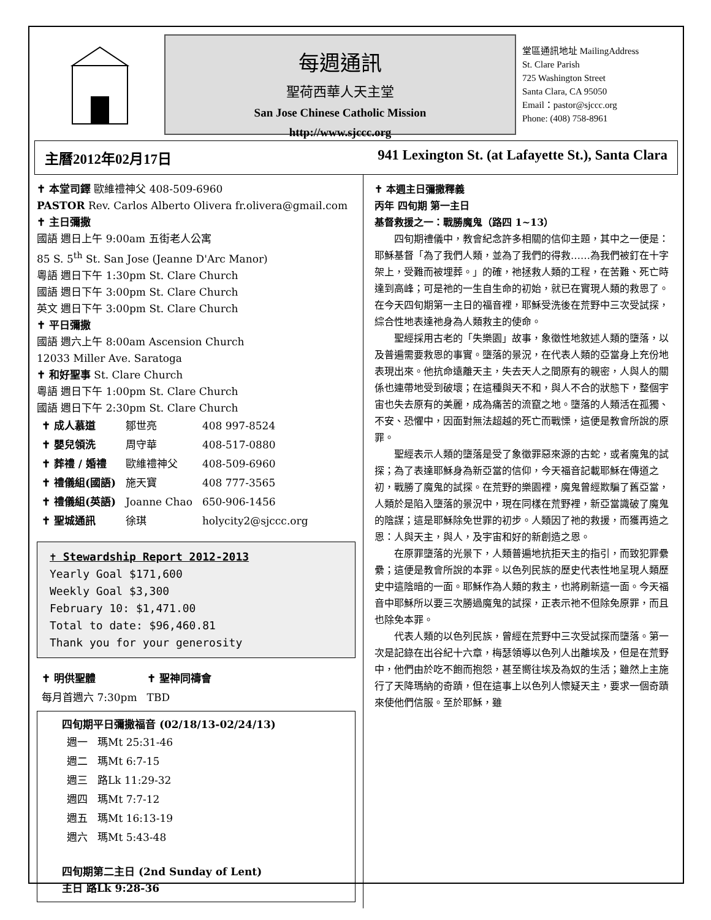每週通訊
聖荷西華人天主堂
San Jose Chinese Catholic Mission
http://www.sjccc.org
堂區通訊地址 MailingAddress
St. Clare Parish
725 Washington Street
Santa Clara, CA 95050
Email：pastor@sjccc.org
Phone: (408) 758-8961
主曆2012年02月17日 941 Lexington St. (at Lafayette St.), Santa Clara
✝ 本堂司鐸 歐維禮神父 408-509-6960
PASTOR Rev. Carlos Alberto Olivera fr.olivera@gmail.com
✝ 主日彌撒
國語 週日上午 9:00am 五街老人公寓
85 S. 5<sup>th</sup> St. San Jose (Jeanne D'Arc Manor)
粵語 週日下午 1:30pm St. Clare Church
國語 週日下午 3:00pm St. Clare Church
英文 週日下午 3:00pm St. Clare Church
✝ 平日彌撒
國語 週六上午 8:00am Ascension Church
12033 Miller Ave. Saratoga
✝ 和好聖事 St. Clare Church
粵語 週日下午 1:00pm St. Clare Church
國語 週日下午 2:30pm St. Clare Church
| ✝ 成人慕道 | 鄒世亮 | 408 997-8524 |
| ✝ 嬰兒領洗 | 周守華 | 408-517-0880 |
| ✝ 葬禮 / 婚禮 | 歐維禮神父 | 408-509-6960 |
| ✝ 禮儀組(國語) | 施天寶 | 408 777-3565 |
| ✝ 禮儀組(英語) | Joanne Chao | 650-906-1456 |
| ✝ 聖城通訊 | 徐琪 | holycity2@sjccc.org |
✝ Stewardship Report 2012-2013
Yearly Goal $171,600
Weekly Goal $3,300
February 10: $1,471.00
Total to date: $96,460.81
Thank you for your generosity
| ✝ 明供聖體 | ✝ 聖神同禱會 |
| 每月首週六 7:30pm | TBD |
四旬期平日彌撒福音 (02/18/13-02/24/13)
| 週一 | 瑪Mt 25:31-46 |
| 週二 | 瑪Mt 6:7-15 |
| 週三 | 路Lk 11:29-32 |
| 週四 | 瑪Mt 7:7-12 |
| 週五 | 瑪Mt 16:13-19 |
| 週六 | 瑪Mt 5:43-48 |
四旬期第二主日 (2nd Sunday of Lent)
主日 路Lk 9:28-36
✝ 本週主日彌撒釋義
丙年 四旬期 第一主日
基督救援之一：戰勝魔鬼（路四 1~13）
四旬期禮儀中，教會紀念許多相關的信仰主題，其中之一便是：耶穌基督「為了我們人類，並為了我們的得救……為我們被釘在十字架上，受難而被埋葬。」的確，祂拯救人類的工程，在苦難、死亡時達到高峰；可是祂的一生自生命的初始，就已在實現人類的救恩了。在今天四旬期第一主日的福音裡，耶穌受洗後在荒野中三次受試探，綜合性地表達祂身為人類救主的使命。
聖經採用古老的「失樂園」故事，象徵性地敘述人類的墮落，以及普遍需要救恩的事實。墮落的景況，在代表人類的亞當身上充份地表現出來。他抗命遠離天主，失去天人之間原有的親密，人與人的關係也連帶地受到破壞；在這種與天不和，與人不合的狀態下，整個宇宙也失去原有的美麗，成為痛苦的流竄之地。墮落的人類活在孤獨、不安、恐懼中，因面對無法超越的死亡而戰慄，這便是教會所說的原罪。
聖經表示人類的墮落是受了象徵罪惡來源的古蛇，或者魔鬼的試探；為了表達耶穌身為新亞當的信仰，今天福音記載耶穌在傳道之初，戰勝了魔鬼的試探。在荒野的樂園裡，魔鬼曾經欺騙了舊亞當，人類於是陷入墮落的景況中，現在同樣在荒野裡，新亞當識破了魔鬼的陰謀；這是耶穌除免世罪的初步。人類因了祂的救援，而獲再造之恩：人與天主，與人，及宇宙和好的新創造之恩。
在原罪墮落的光景下，人類普遍地抗拒天主的指引，而致犯罪纍纍；這便是教會所說的本罪。以色列民族的歷史代表性地呈現人類歷史中這陰暗的一面。耶穌作為人類的救主，也將刷新這一面。今天福音中耶穌所以要三次勝過魔鬼的試探，正表示祂不但除免原罪，而且也除免本罪。
代表人類的以色列民族，曾經在荒野中三次受試探而墮落。第一次是記錄在出谷紀十六章，梅瑟領導以色列人出離埃及，但是在荒野中，他們由於吃不飽而抱怨，甚至嚮往埃及為奴的生活；雖然上主施行了天降瑪納的奇蹟，但在這事上以色列人懷疑天主，要求一個奇蹟來使他們信服。至於耶穌，雖